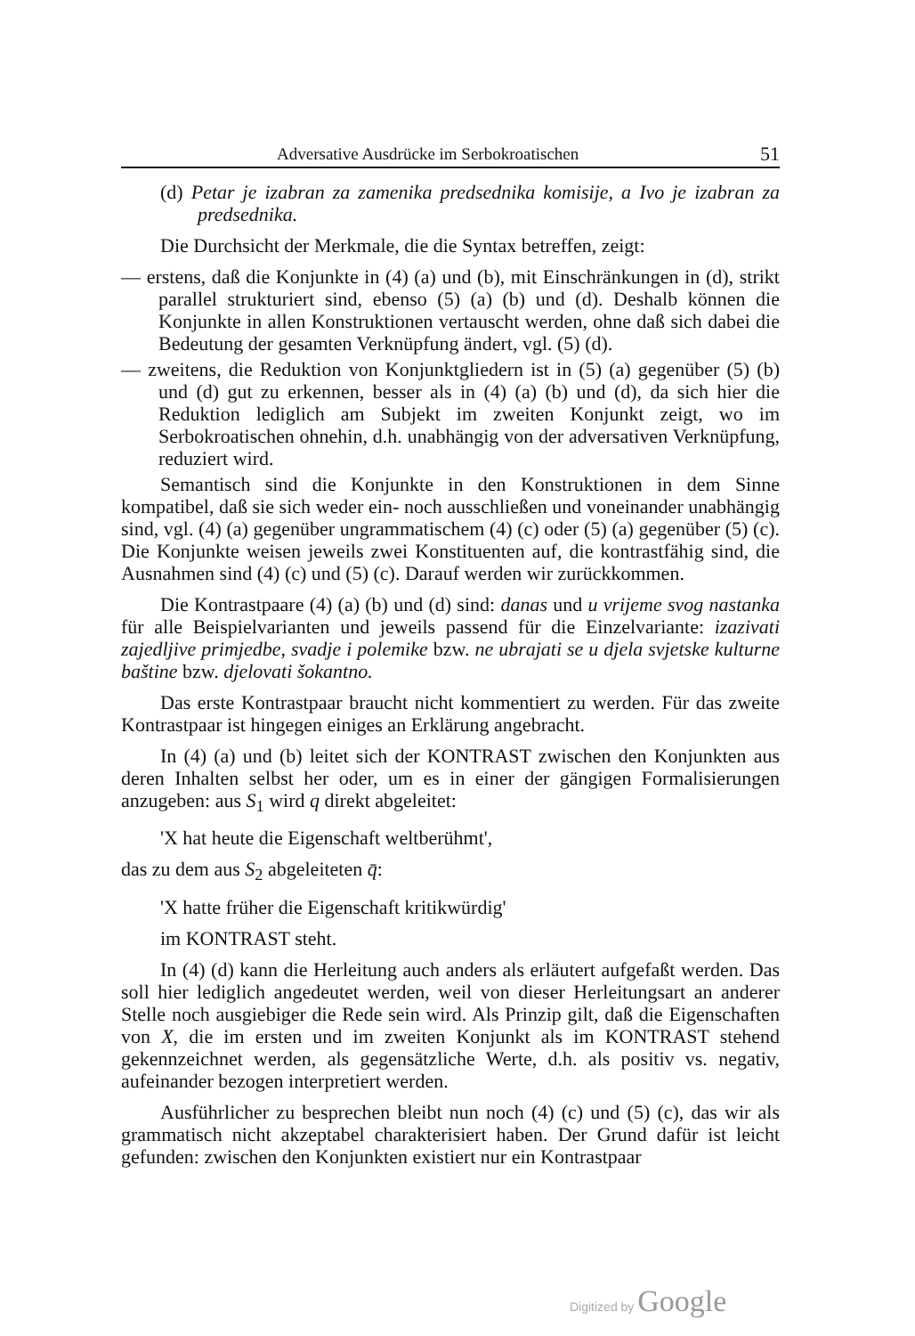Adversative Ausdrücke im Serbokroatischen 51
(d) Petar je izabran za zamenika predsednika komisije, a Ivo je izabran za predsednika.
Die Durchsicht der Merkmale, die die Syntax betreffen, zeigt:
— erstens, daß die Konjunkte in (4) (a) und (b), mit Einschränkungen in (d), strikt parallel strukturiert sind, ebenso (5) (a) (b) und (d). Deshalb können die Konjunkte in allen Konstruktionen vertauscht werden, ohne daß sich dabei die Bedeutung der gesamten Verknüpfung ändert, vgl. (5) (d).
— zweitens, die Reduktion von Konjunktgliedern ist in (5) (a) gegenüber (5) (b) und (d) gut zu erkennen, besser als in (4) (a) (b) und (d), da sich hier die Reduktion lediglich am Subjekt im zweiten Konjunkt zeigt, wo im Serbokroatischen ohnehin, d.h. unabhängig von der adversativen Verknüpfung, reduziert wird.
Semantisch sind die Konjunkte in den Konstruktionen in dem Sinne kompatibel, daß sie sich weder ein- noch ausschließen und voneinander unabhängig sind, vgl. (4) (a) gegenüber ungrammatischem (4) (c) oder (5) (a) gegenüber (5) (c). Die Konjunkte weisen jeweils zwei Konstituenten auf, die kontrastfähig sind, die Ausnahmen sind (4) (c) und (5) (c). Darauf werden wir zurückkommen.
Die Kontrastpaare (4) (a) (b) und (d) sind: danas und u vrijeme svog nastanka für alle Beispielvarianten und jeweils passend für die Einzelvariante: izazivati zajedljive primjedbe, svadje i polemike bzw. ne ubrajati se u djela svjetske kulturne baštine bzw. djelovati šokantno.
Das erste Kontrastpaar braucht nicht kommentiert zu werden. Für das zweite Kontrastpaar ist hingegen einiges an Erklärung angebracht.
In (4) (a) und (b) leitet sich der KONTRAST zwischen den Konjunkten aus deren Inhalten selbst her oder, um es in einer der gängigen Formalisierungen anzugeben: aus S<sub>1</sub> wird q direkt abgeleitet:
'X hat heute die Eigenschaft weltberühmt',
das zu dem aus S<sub>2</sub> abgeleiteten q̄:
'X hatte früher die Eigenschaft kritikwürdig'
im KONTRAST steht.
In (4) (d) kann die Herleitung auch anders als erläutert aufgefaßt werden. Das soll hier lediglich angedeutet werden, weil von dieser Herleitungsart an anderer Stelle noch ausgiebiger die Rede sein wird. Als Prinzip gilt, daß die Eigenschaften von X, die im ersten und im zweiten Konjunkt als im KONTRAST stehend gekennzeichnet werden, als gegensätzliche Werte, d.h. als positiv vs. negativ, aufeinander bezogen interpretiert werden.
Ausführlicher zu besprechen bleibt nun noch (4) (c) und (5) (c), das wir als grammatisch nicht akzeptabel charakterisiert haben. Der Grund dafür ist leicht gefunden: zwischen den Konjunkten existiert nur ein Kontrastpaar
Digitized by Google